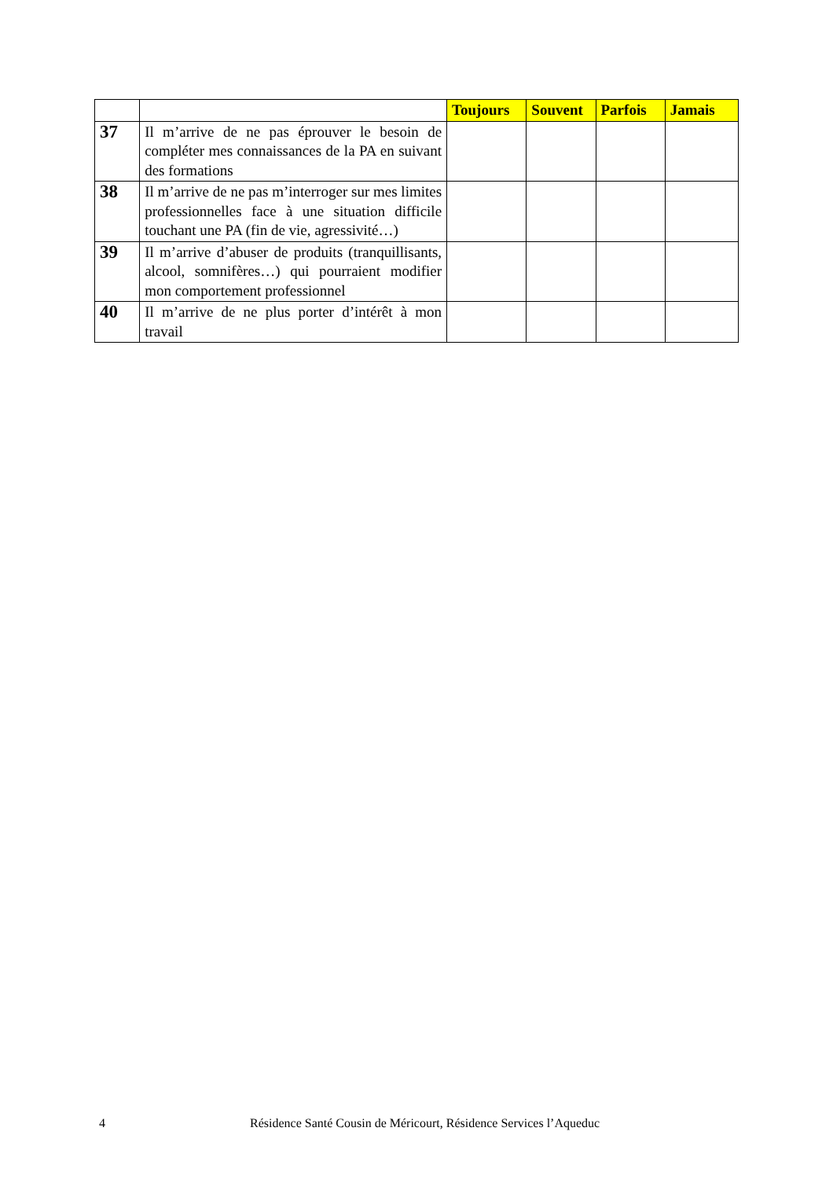| | | Toujours | Souvent | Parfois | Jamais |
| 37 | Il m’arrive de ne pas éprouver le besoin de compléter mes connaissances de la PA en suivant des formations | | | | |
| 38 | Il m’arrive de ne pas m’interroger sur mes limites professionnelles face à une situation difficile touchant une PA (fin de vie, agressivité…) | | | | |
| 39 | Il m’arrive d’abuser de produits (tranquillisants, alcool, somnifères…) qui pourraient modifier mon comportement professionnel | | | | |
| 40 | Il m’arrive de ne plus porter d’intérêt à mon travail | | | | |
4 Résidence Santé Cousin de Méricourt, Résidence Services l’Aqueduc